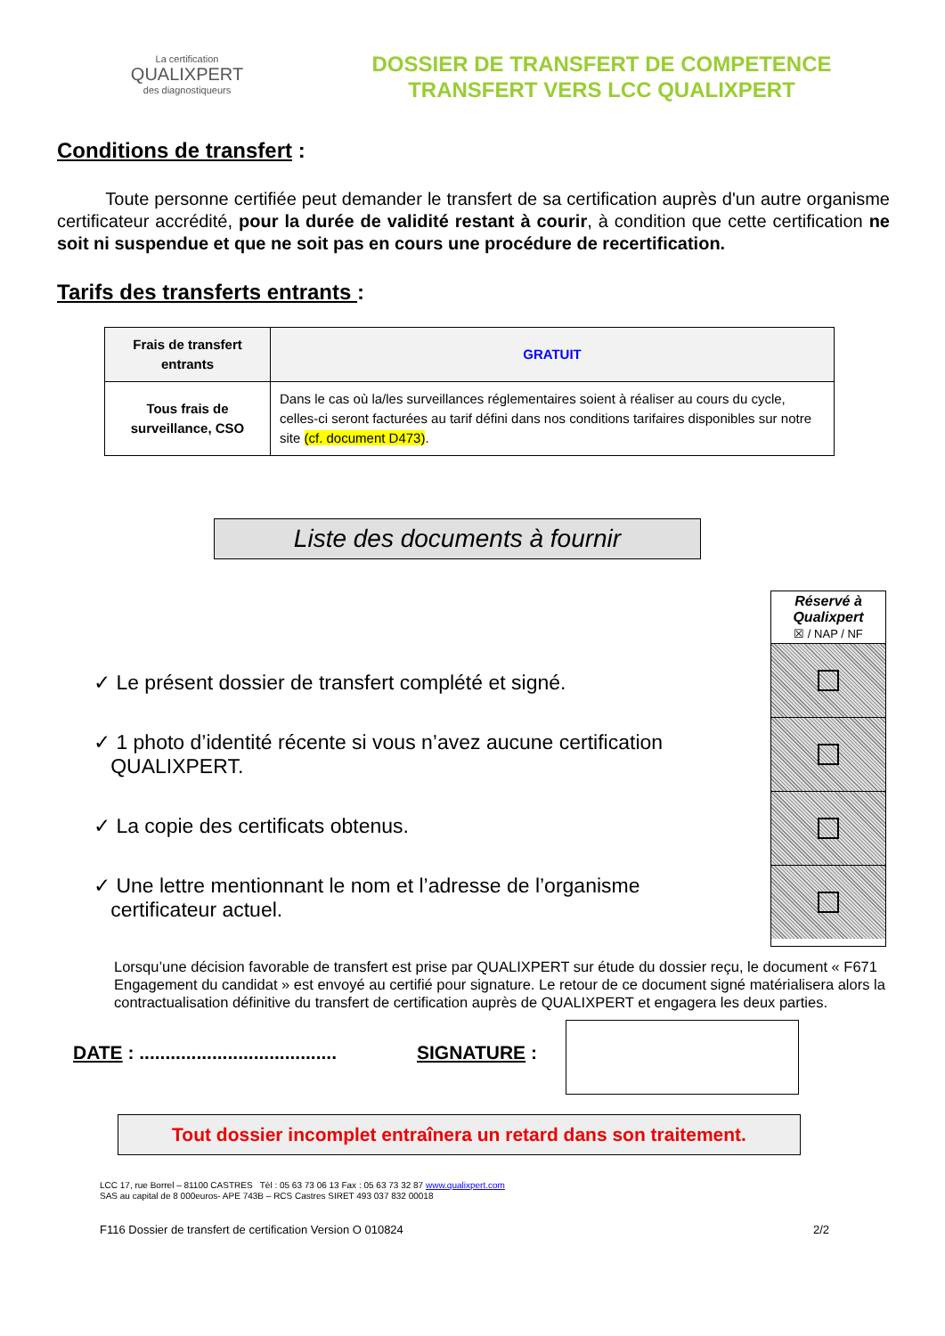La certification
QUALIXPERT
des diagnostiqueurs
DOSSIER DE TRANSFERT DE COMPETENCE
TRANSFERT VERS LCC QUALIXPERT
Conditions de transfert :
Toute personne certifiée peut demander le transfert de sa certification auprès d'un autre organisme certificateur accrédité, pour la durée de validité restant à courir, à condition que cette certification ne soit ni suspendue et que ne soit pas en cours une procédure de recertification.
Tarifs des transferts entrants :
| Frais de transfert entrants | GRATUIT |
| Tous frais de surveillance, CSO | Dans le cas où la/les surveillances réglementaires soient à réaliser au cours du cycle, celles-ci seront facturées au tarif défini dans nos conditions tarifaires disponibles sur notre site (cf. document D473) . |
Liste des documents à fournir
✓ Le présent dossier de transfert complété et signé.
✓ 1 photo d’identité récente si vous n’avez aucune certification
QUALIXPERT.
✓ La copie des certificats obtenus.
✓ Une lettre mentionnant le nom et l’adresse de l’organisme
certificateur actuel.
Réservé à Qualixpert
☒ / NAP / NF
Lorsqu’une décision favorable de transfert est prise par QUALIXPERT sur étude du dossier reçu, le document « F671 Engagement du candidat » est envoyé au certifié pour signature. Le retour de ce document signé matérialisera alors la contractualisation définitive du transfert de certification auprès de QUALIXPERT et engagera les deux parties.
DATE : ...................................... SIGNATURE :
Tout dossier incomplet entraînera un retard dans son traitement.
LCC 17, rue Borrel – 81100 CASTRES Tèl : 05 63 73 06 13 Fax : 05 63 73 32 87 www.qualixpert.com
SAS au capital de 8 000euros- APE 743B – RCS Castres SIRET 493 037 832 00018
F116 Dossier de transfert de certification Version O 010824 2/2